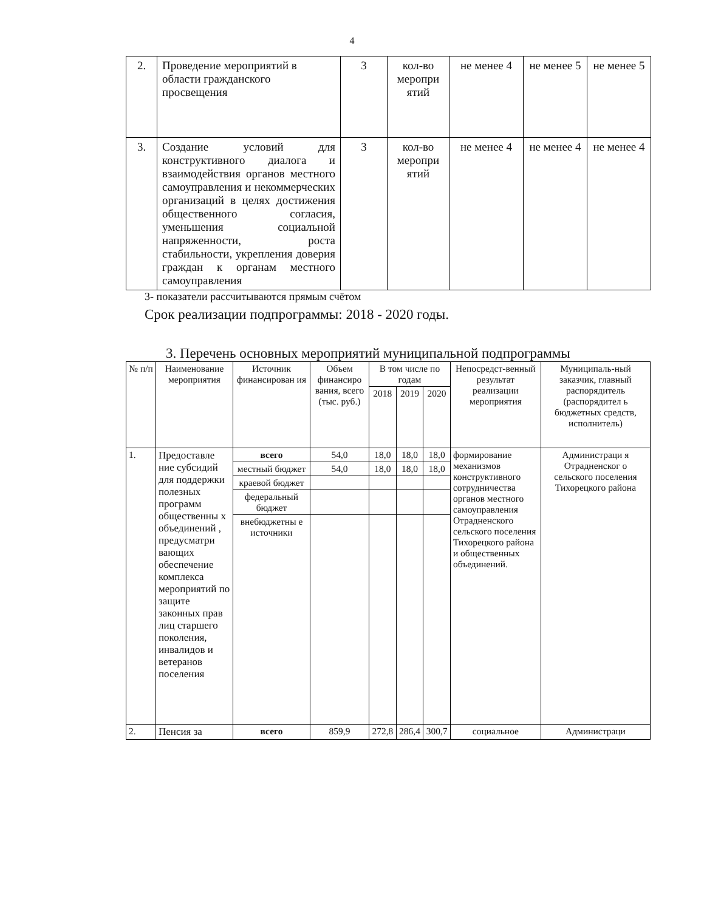4
| 2. | Проведение мероприятий в области гражданского просвещения | 3 | кол-во меропри ятий | не менее 4 | не менее 5 | не менее 5 |
| 3. | Создание условий для конструктивного диалога и взаимодействия органов местного самоуправления и некоммерческих организаций в целях достижения общественного согласия, уменьшения социальной напряженности, роста стабильности, укрепления доверия граждан к органам местного самоуправления | 3 | кол-во меропри ятий | не менее 4 | не менее 4 | не менее 4 |
3- показатели рассчитываются прямым счётом
Срок реализации подпрограммы: 2018 - 2020 годы.
3. Перечень основных мероприятий муниципальной подпрограммы
| № п/п | Наименование мероприятия | Источник финансирован ия | Объем финансиро вания, всего (тыс. руб.) | В том числе по годам | | | Непосредст-венный результат реализации мероприятия | Муниципаль-ный заказчик, главный распорядитель (распорядител ь бюджетных средств, исполнитель) |
| --- | --- | --- | --- | --- | --- | --- | --- | --- |
| | | | | 2018 | 2019 | 2020 | | |
| 1. | Предоставле ние субсидий для поддержки полезных программ общественны х объединений , предусматри вающих обеспечение комплекса мероприятий по защите законных прав лиц старшего поколения, инвалидов и ветеранов поселения | всего | 54,0 | 18,0 | 18,0 | 18,0 | формирование механизмов конструктивного сотрудничества органов местного самоуправления Отрадненского сельского поселения Тихорецкого района и общественных объединений. | Администраци я Отрадненског о сельского поселения Тихорецкого района |
| | | местный бюджет | 54,0 | 18,0 | 18,0 | 18,0 | | |
| | | краевой бюджет | | | | | | |
| | | федеральный бюджет | | | | | | |
| | | внебюджетны е источники | | | | | | |
| 2. | Пенсия за | всего | 859,9 | 272,8 | 286,4 | 300,7 | социальное | Администраци |